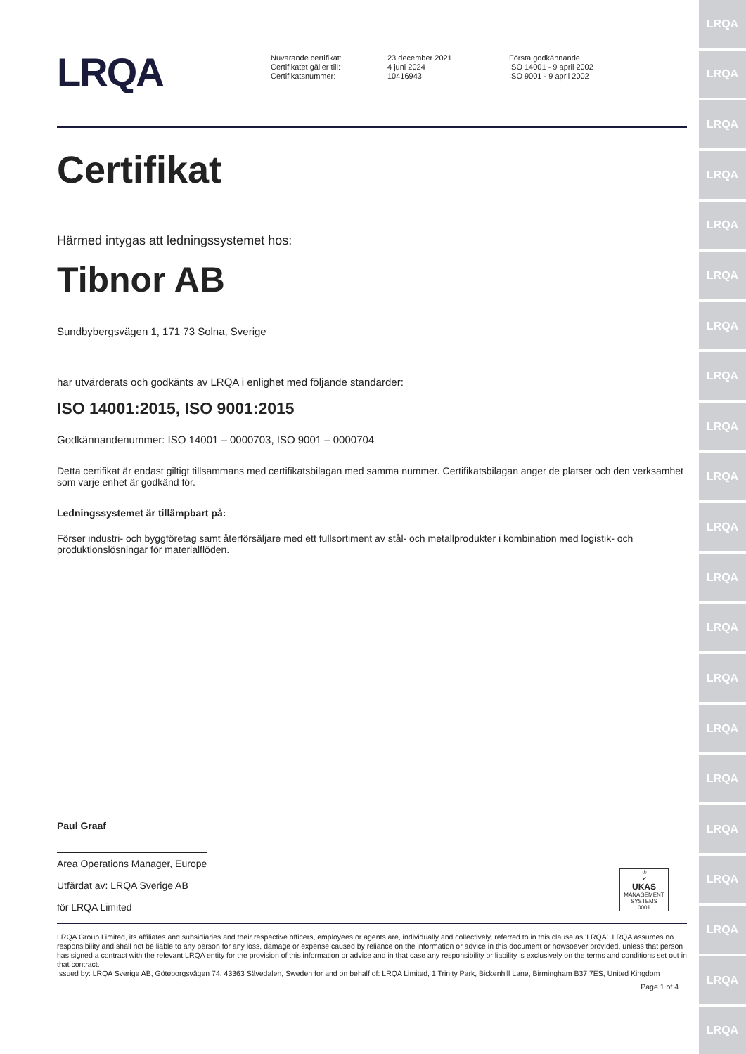LRQA
LRQA
LRQA
LRQA
LRQA
LRQA
LRQA
LRQA
LRQA
LRQA
LRQA
LRQA
LRQA
LRQA
LRQA
LRQA
LRQA
LRQA
LRQA
LRQA
LRQA
LRQA
Nuvarande certifikat:
Certifikatet gäller till:
Certifikatsnummer:
23 december 2021
4 juni 2024
10416943
Första godkännande:
ISO 14001 - 9 april 2002
ISO 9001 - 9 april 2002
Certifikat
Härmed intygas att ledningssystemet hos:
Tibnor AB
Sundbybergsvägen 1, 171 73 Solna, Sverige
har utvärderats och godkänts av LRQA i enlighet med följande standarder:
ISO 14001:2015, ISO 9001:2015
Godkännandenummer: ISO 14001 – 0000703, ISO 9001 – 0000704
Detta certifikat är endast giltigt tillsammans med certifikatsbilagan med samma nummer. Certifikatsbilagan anger de platser och den verksamhet som varje enhet är godkänd för.
Ledningssystemet är tillämpbart på:
Förser industri- och byggföretag samt återförsäljare med ett fullsortiment av stål- och metallprodukter i kombination med logistik- och produktionslösningar för materialflöden.
Paul Graaf
Area Operations Manager, Europe
Utfärdat av: LRQA Sverige AB
för LRQA Limited
♔
✔
UKAS
MANAGEMENT SYSTEMS
0001
LRQA Group Limited, its affiliates and subsidiaries and their respective officers, employees or agents are, individually and collectively, referred to in this clause as 'LRQA'. LRQA assumes no responsibility and shall not be liable to any person for any loss, damage or expense caused by reliance on the information or advice in this document or howsoever provided, unless that person has signed a contract with the relevant LRQA entity for the provision of this information or advice and in that case any responsibility or liability is exclusively on the terms and conditions set out in that contract.
Issued by: LRQA Sverige AB, Göteborgsvägen 74, 43363 Sävedalen, Sweden for and on behalf of: LRQA Limited, 1 Trinity Park, Bickenhill Lane, Birmingham B37 7ES, United Kingdom
Page 1 of 4